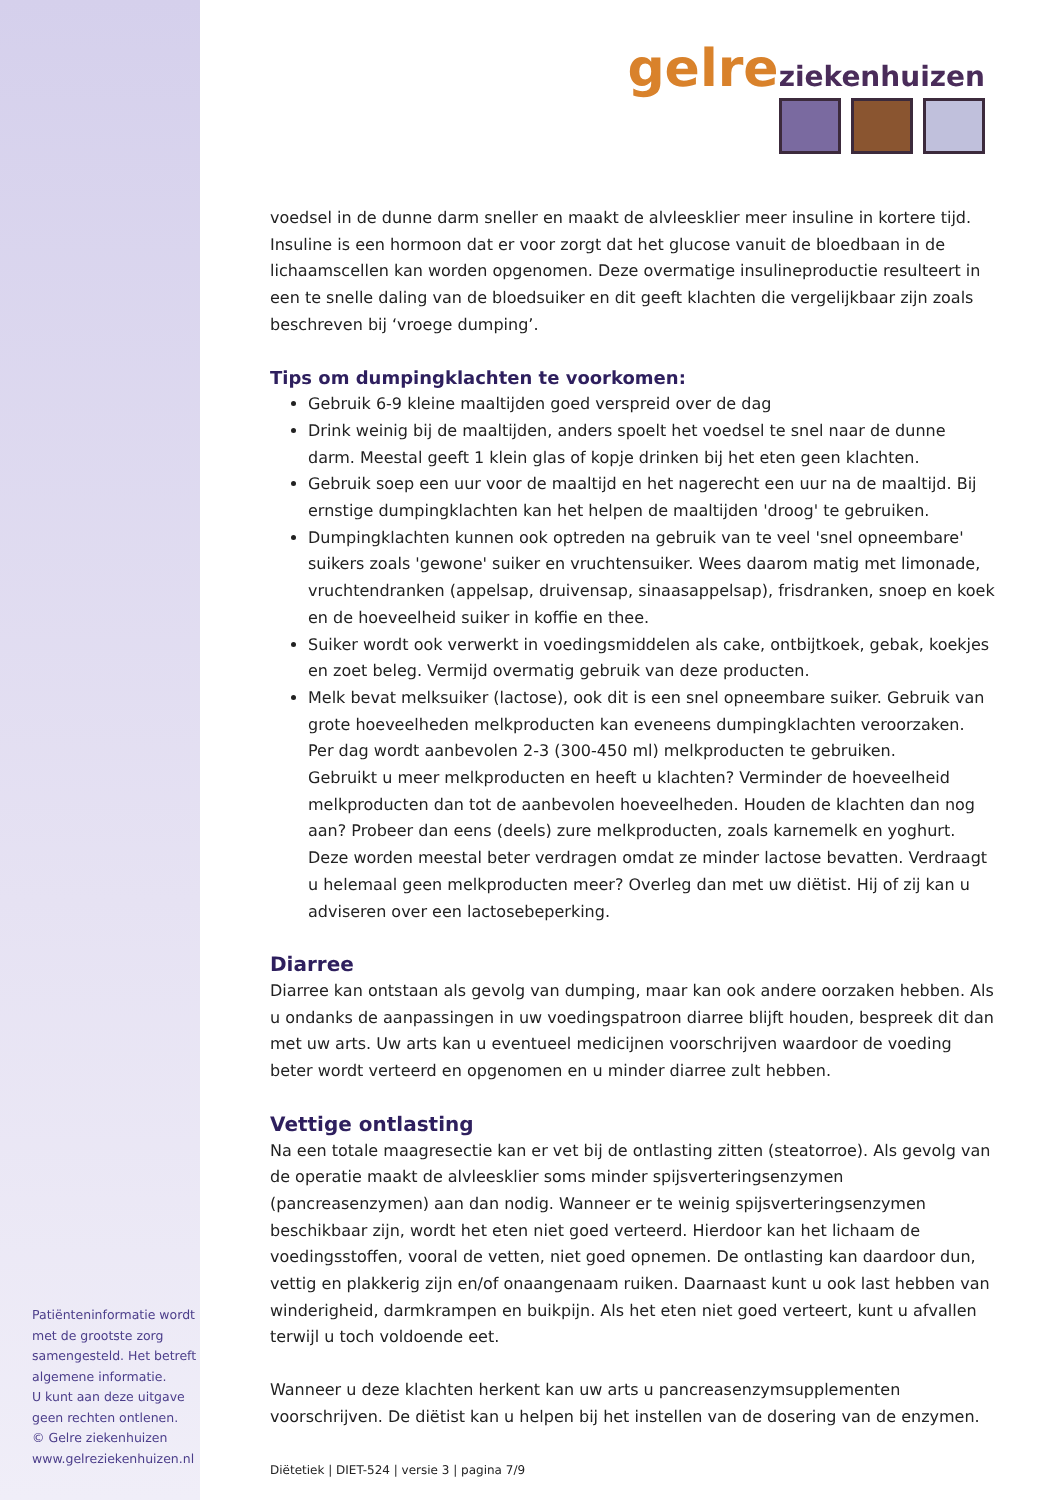Patiënteninformatie wordt met de grootste zorg samengesteld. Het betreft algemene informatie.
U kunt aan deze uitgave geen rechten ontlenen.
© Gelre ziekenhuizen
www.gelreziekenhuizen.nl
gelre ziekenhuizen
voedsel in de dunne darm sneller en maakt de alvleesklier meer insuline in kortere tijd. Insuline is een hormoon dat er voor zorgt dat het glucose vanuit de bloedbaan in de lichaamscellen kan worden opgenomen. Deze overmatige insulineproductie resulteert in een te snelle daling van de bloedsuiker en dit geeft klachten die vergelijkbaar zijn zoals beschreven bij ‘vroege dumping’.
Tips om dumpingklachten te voorkomen:
Gebruik 6-9 kleine maaltijden goed verspreid over de dag
Drink weinig bij de maaltijden, anders spoelt het voedsel te snel naar de dunne darm. Meestal geeft 1 klein glas of kopje drinken bij het eten geen klachten.
Gebruik soep een uur voor de maaltijd en het nagerecht een uur na de maaltijd. Bij ernstige dumpingklachten kan het helpen de maaltijden 'droog' te gebruiken.
Dumpingklachten kunnen ook optreden na gebruik van te veel 'snel opneembare' suikers zoals 'gewone' suiker en vruchtensuiker. Wees daarom matig met limonade, vruchtendranken (appelsap, druivensap, sinaasappelsap), frisdranken, snoep en koek en de hoeveelheid suiker in koffie en thee.
Suiker wordt ook verwerkt in voedingsmiddelen als cake, ontbijtkoek, gebak, koekjes en zoet beleg. Vermijd overmatig gebruik van deze producten.
Melk bevat melksuiker (lactose), ook dit is een snel opneembare suiker. Gebruik van grote hoeveelheden melkproducten kan eveneens dumpingklachten veroorzaken. Per dag wordt aanbevolen 2-3 (300-450 ml) melkproducten te gebruiken.
Gebruikt u meer melkproducten en heeft u klachten? Verminder de hoeveelheid melkproducten dan tot de aanbevolen hoeveelheden. Houden de klachten dan nog aan? Probeer dan eens (deels) zure melkproducten, zoals karnemelk en yoghurt. Deze worden meestal beter verdragen omdat ze minder lactose bevatten. Verdraagt u helemaal geen melkproducten meer? Overleg dan met uw diëtist. Hij of zij kan u adviseren over een lactosebeperking.
Diarree
Diarree kan ontstaan als gevolg van dumping, maar kan ook andere oorzaken hebben. Als u ondanks de aanpassingen in uw voedingspatroon diarree blijft houden, bespreek dit dan met uw arts. Uw arts kan u eventueel medicijnen voorschrijven waardoor de voeding beter wordt verteerd en opgenomen en u minder diarree zult hebben.
Vettige ontlasting
Na een totale maagresectie kan er vet bij de ontlasting zitten (steatorroe). Als gevolg van de operatie maakt de alvleesklier soms minder spijsverteringsenzymen (pancreasenzymen) aan dan nodig. Wanneer er te weinig spijsverteringsenzymen beschikbaar zijn, wordt het eten niet goed verteerd. Hierdoor kan het lichaam de voedingsstoffen, vooral de vetten, niet goed opnemen. De ontlasting kan daardoor dun, vettig en plakkerig zijn en/of onaangenaam ruiken. Daarnaast kunt u ook last hebben van winderigheid, darmkrampen en buikpijn. Als het eten niet goed verteert, kunt u afvallen terwijl u toch voldoende eet.
Wanneer u deze klachten herkent kan uw arts u pancreasenzymsupplementen voorschrijven. De diëtist kan u helpen bij het instellen van de dosering van de enzymen.
Diëtetiek | DIET-524 | versie 3 | pagina 7/9